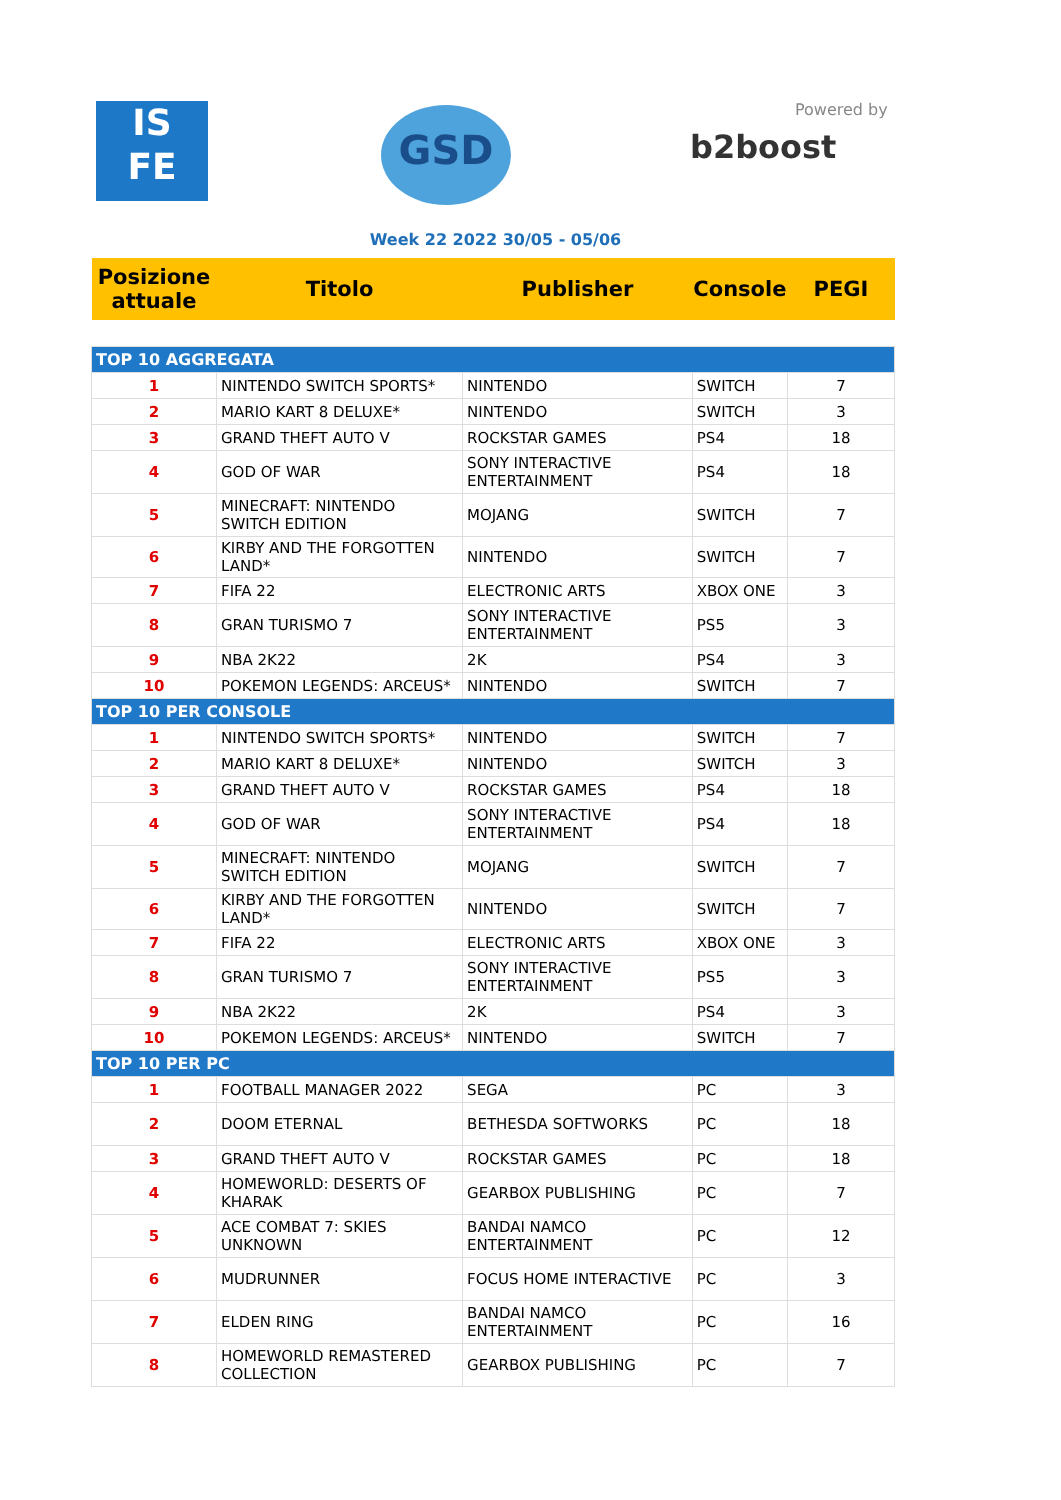IS
FE
GSD Powered by
b2boost
Week 22 2022 30/05 - 05/06
| Posizione attuale | Titolo | Publisher | Console | PEGI |
| --- | --- | --- | --- | --- |
| TOP 10 AGGREGATA | | | | |
| 1 | NINTENDO SWITCH SPORTS* | NINTENDO | SWITCH | 7 |
| 2 | MARIO KART 8 DELUXE* | NINTENDO | SWITCH | 3 |
| 3 | GRAND THEFT AUTO V | ROCKSTAR GAMES | PS4 | 18 |
| 4 | GOD OF WAR | SONY INTERACTIVE ENTERTAINMENT | PS4 | 18 |
| 5 | MINECRAFT: NINTENDO SWITCH EDITION | MOJANG | SWITCH | 7 |
| 6 | KIRBY AND THE FORGOTTEN LAND* | NINTENDO | SWITCH | 7 |
| 7 | FIFA 22 | ELECTRONIC ARTS | XBOX ONE | 3 |
| 8 | GRAN TURISMO 7 | SONY INTERACTIVE ENTERTAINMENT | PS5 | 3 |
| 9 | NBA 2K22 | 2K | PS4 | 3 |
| 10 | POKEMON LEGENDS: ARCEUS* | NINTENDO | SWITCH | 7 |
| TOP 10 PER CONSOLE | | | | |
| 1 | NINTENDO SWITCH SPORTS* | NINTENDO | SWITCH | 7 |
| 2 | MARIO KART 8 DELUXE* | NINTENDO | SWITCH | 3 |
| 3 | GRAND THEFT AUTO V | ROCKSTAR GAMES | PS4 | 18 |
| 4 | GOD OF WAR | SONY INTERACTIVE ENTERTAINMENT | PS4 | 18 |
| 5 | MINECRAFT: NINTENDO SWITCH EDITION | MOJANG | SWITCH | 7 |
| 6 | KIRBY AND THE FORGOTTEN LAND* | NINTENDO | SWITCH | 7 |
| 7 | FIFA 22 | ELECTRONIC ARTS | XBOX ONE | 3 |
| 8 | GRAN TURISMO 7 | SONY INTERACTIVE ENTERTAINMENT | PS5 | 3 |
| 9 | NBA 2K22 | 2K | PS4 | 3 |
| 10 | POKEMON LEGENDS: ARCEUS* | NINTENDO | SWITCH | 7 |
| TOP 10 PER PC | | | | |
| 1 | FOOTBALL MANAGER 2022 | SEGA | PC | 3 |
| 2 | DOOM ETERNAL | BETHESDA SOFTWORKS | PC | 18 |
| 3 | GRAND THEFT AUTO V | ROCKSTAR GAMES | PC | 18 |
| 4 | HOMEWORLD: DESERTS OF KHARAK | GEARBOX PUBLISHING | PC | 7 |
| 5 | ACE COMBAT 7: SKIES UNKNOWN | BANDAI NAMCO ENTERTAINMENT | PC | 12 |
| 6 | MUDRUNNER | FOCUS HOME INTERACTIVE | PC | 3 |
| 7 | ELDEN RING | BANDAI NAMCO ENTERTAINMENT | PC | 16 |
| 8 | HOMEWORLD REMASTERED COLLECTION | GEARBOX PUBLISHING | PC | 7 |